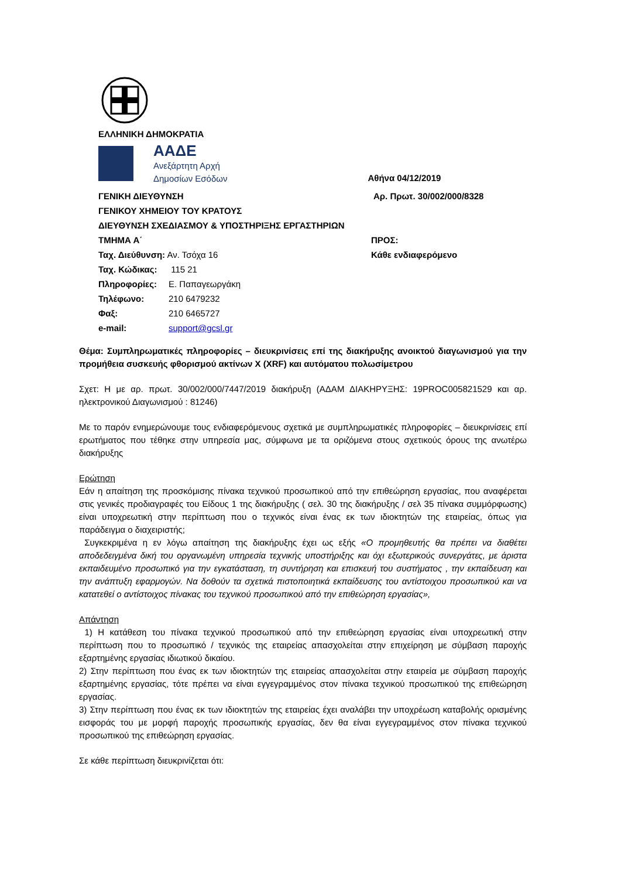ΕΛΛΗΝΙΚΗ ΔΗΜΟΚΡΑΤΙΑ
ΑΑΔΕ
Ανεξάρτητη Αρχή
Δημοσίων Εσόδων
Αθήνα 04/12/2019
ΓΕΝΙΚΗ ΔΙΕΥΘΥΝΣΗ Αρ. Πρωτ. 30/002/000/8328
ΓΕΝΙΚΟΥ ΧΗΜΕΙΟΥ ΤΟΥ ΚΡΑΤΟΥΣ
ΔΙΕΥΘΥΝΣΗ ΣΧΕΔΙΑΣΜΟΥ & ΥΠΟΣΤΗΡΙΞΗΣ ΕΡΓΑΣΤΗΡΙΩΝ
ΤΜΗΜΑ Α΄ ΠΡΟΣ:
Ταχ. Διεύθυνση: Αν. Τσόχα 16 Κάθε ενδιαφερόμενο
Ταχ. Κώδικας: 115 21
Πληροφορίες: Ε. Παπαγεωργάκη
Τηλέφωνο: 210 6479232
Φαξ: 210 6465727
e-mail: support@gcsl.gr
Θέμα: Συμπληρωματικές πληροφορίες – διευκρινίσεις επί της διακήρυξης ανοικτού διαγωνισμού για την προμήθεια συσκευής φθορισμού ακτίνων Χ (XRF) και αυτόματου πολωσίμετρου
Σχετ: Η με αρ. πρωτ. 30/002/000/7447/2019 διακήρυξη (ΑΔΑΜ ΔΙΑΚΗΡΥΞΗΣ: 19PROC005821529 και αρ. ηλεκτρονικού Διαγωνισμού : 81246)
Με το παρόν ενημερώνουμε τους ενδιαφερόμενους σχετικά με συμπληρωματικές πληροφορίες – διευκρινίσεις επί ερωτήματος που τέθηκε στην υπηρεσία μας, σύμφωνα με τα οριζόμενα στους σχετικούς όρους της ανωτέρω διακήρυξης
Ερώτηση
Εάν η απαίτηση της προσκόμισης πίνακα τεχνικού προσωπικού από την επιθεώρηση εργασίας, που αναφέρεται στις γενικές προδιαγραφές του Είδους 1 της διακήρυξης ( σελ. 30 της διακήρυξης / σελ 35 πίνακα συμμόρφωσης) είναι υποχρεωτική στην περίπτωση που ο τεχνικός είναι ένας εκ των ιδιοκτητών της εταιρείας, όπως για παράδειγμα ο διαχειριστής;
Συγκεκριμένα η εν λόγω απαίτηση της διακήρυξης έχει ως εξής «Ο προμηθευτής θα πρέπει να διαθέτει αποδεδειγμένα δική του οργανωμένη υπηρεσία τεχνικής υποστήριξης και όχι εξωτερικούς συνεργάτες, με άριστα εκπαιδευμένο προσωπικό για την εγκατάσταση, τη συντήρηση και επισκευή του συστήματος , την εκπαίδευση και την ανάπτυξη εφαρμογών. Να δοθούν τα σχετικά πιστοποιητικά εκπαίδευσης του αντίστοιχου προσωπικού και να κατατεθεί ο αντίστοιχος πίνακας του τεχνικού προσωπικού από την επιθεώρηση εργασίας»,
Απάντηση
1) Η κατάθεση του πίνακα τεχνικού προσωπικού από την επιθεώρηση εργασίας είναι υποχρεωτική στην περίπτωση που το προσωπικό / τεχνικός της εταιρείας απασχολείται στην επιχείρηση με σύμβαση παροχής εξαρτημένης εργασίας ιδιωτικού δικαίου.
2) Στην περίπτωση που ένας εκ των ιδιοκτητών της εταιρείας απασχολείται στην εταιρεία με σύμβαση παροχής εξαρτημένης εργασίας, τότε πρέπει να είναι εγγεγραμμένος στον πίνακα τεχνικού προσωπικού της επιθεώρηση εργασίας.
3) Στην περίπτωση που ένας εκ των ιδιοκτητών της εταιρείας έχει αναλάβει την υποχρέωση καταβολής ορισμένης εισφοράς του με μορφή παροχής προσωπικής εργασίας, δεν θα είναι εγγεγραμμένος στον πίνακα τεχνικού προσωπικού της επιθεώρηση εργασίας.
Σε κάθε περίπτωση διευκρινίζεται ότι: